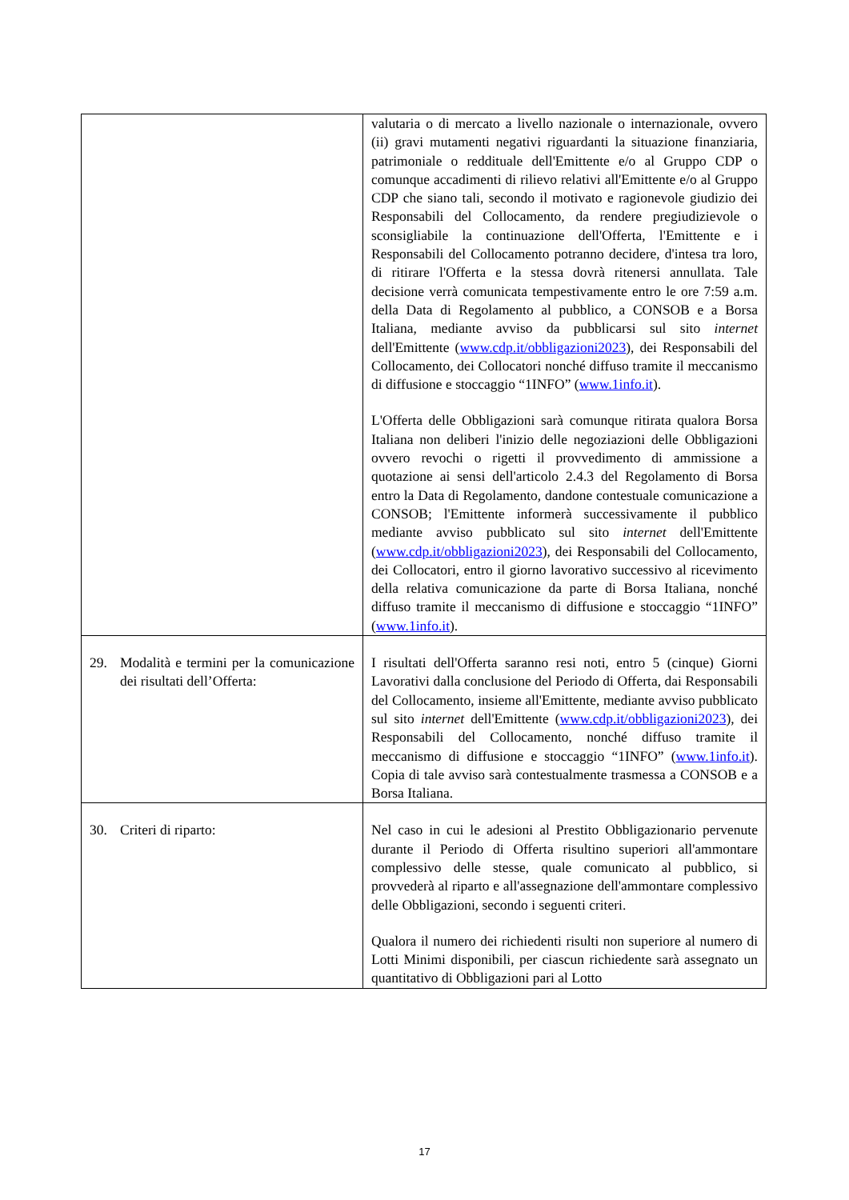| | valutaria o di mercato a livello nazionale o internazionale, ovvero (ii) gravi mutamenti negativi riguardanti la situazione finanziaria, patrimoniale o reddituale dell'Emittente e/o al Gruppo CDP o comunque accadimenti di rilievo relativi all'Emittente e/o al Gruppo CDP che siano tali, secondo il motivato e ragionevole giudizio dei Responsabili del Collocamento, da rendere pregiudizievole o sconsigliabile la continuazione dell'Offerta, l'Emittente e i Responsabili del Collocamento potranno decidere, d'intesa tra loro, di ritirare l'Offerta e la stessa dovrà ritenersi annullata. Tale decisione verrà comunicata tempestivamente entro le ore 7:59 a.m. della Data di Regolamento al pubblico, a CONSOB e a Borsa Italiana, mediante avviso da pubblicarsi sul sito internet dell'Emittente ( www.cdp.it/obbligazioni2023 ), dei Responsabili del Collocamento, dei Collocatori nonché diffuso tramite il meccanismo di diffusione e stoccaggio “1INFO” ( www.1info.it ). L'Offerta delle Obbligazioni sarà comunque ritirata qualora Borsa Italiana non deliberi l'inizio delle negoziazioni delle Obbligazioni ovvero revochi o rigetti il provvedimento di ammissione a quotazione ai sensi dell'articolo 2.4.3 del Regolamento di Borsa entro la Data di Regolamento, dandone contestuale comunicazione a CONSOB; l'Emittente informerà successivamente il pubblico mediante avviso pubblicato sul sito internet dell'Emittente ( www.cdp.it/obbligazioni2023 ), dei Responsabili del Collocamento, dei Collocatori, entro il giorno lavorativo successivo al ricevimento della relativa comunicazione da parte di Borsa Italiana, nonché diffuso tramite il meccanismo di diffusione e stoccaggio “1INFO” ( www.1info.it ). |
| 29. Modalità e termini per la comunicazione dei risultati dell’Offerta: | I risultati dell'Offerta saranno resi noti, entro 5 (cinque) Giorni Lavorativi dalla conclusione del Periodo di Offerta, dai Responsabili del Collocamento, insieme all'Emittente, mediante avviso pubblicato sul sito internet dell'Emittente ( www.cdp.it/obbligazioni2023 ), dei Responsabili del Collocamento, nonché diffuso tramite il meccanismo di diffusione e stoccaggio “1INFO” ( www.1info.it ). Copia di tale avviso sarà contestualmente trasmessa a CONSOB e a Borsa Italiana. |
| 30. Criteri di riparto: | Nel caso in cui le adesioni al Prestito Obbligazionario pervenute durante il Periodo di Offerta risultino superiori all'ammontare complessivo delle stesse, quale comunicato al pubblico, si provvederà al riparto e all'assegnazione dell'ammontare complessivo delle Obbligazioni, secondo i seguenti criteri. Qualora il numero dei richiedenti risulti non superiore al numero di Lotti Minimi disponibili, per ciascun richiedente sarà assegnato un quantitativo di Obbligazioni pari al Lotto |
17